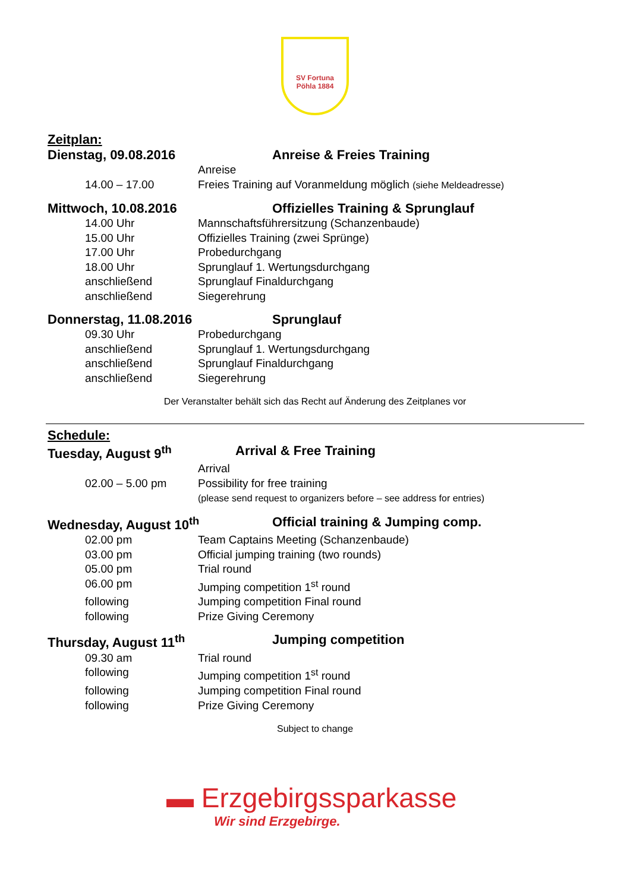SV Fortuna
Pöhla 1884
Zeitplan:
Dienstag, 09.08.2016 Anreise & Freies Training
Anreise
14.00 – 17.00 Freies Training auf Voranmeldung möglich (siehe Meldeadresse)
Mittwoch, 10.08.2016 Offizielles Training & Sprunglauf
14.00 Uhr Mannschaftsführersitzung (Schanzenbaude)
15.00 Uhr Offizielles Training (zwei Sprünge)
17.00 Uhr Probedurchgang
18.00 Uhr Sprunglauf 1. Wertungsdurchgang
anschließend Sprunglauf Finaldurchgang
anschließend Siegerehrung
Donnerstag, 11.08.2016 Sprunglauf
09.30 Uhr Probedurchgang
anschließend Sprunglauf 1. Wertungsdurchgang
anschließend Sprunglauf Finaldurchgang
anschließend Siegerehrung
Der Veranstalter behält sich das Recht auf Änderung des Zeitplanes vor
Schedule:
Tuesday, August 9<sup>th</sup> Arrival & Free Training
Arrival
02.00 – 5.00 pm Possibility for free training
(please send request to organizers before – see address for entries)
Wednesday, August 10<sup>th</sup> Official training & Jumping comp.
02.00 pm Team Captains Meeting (Schanzenbaude)
03.00 pm Official jumping training (two rounds)
05.00 pm Trial round
06.00 pm Jumping competition 1<sup>st</sup> round
following Jumping competition Final round
following Prize Giving Ceremony
Thursday, August 11<sup>th</sup> Jumping competition
09.30 am Trial round
following Jumping competition 1<sup>st</sup> round
following Jumping competition Final round
following Prize Giving Ceremony
Subject to change
▬ Erzgebirgssparkasse
Wir sind Erzgebirge.